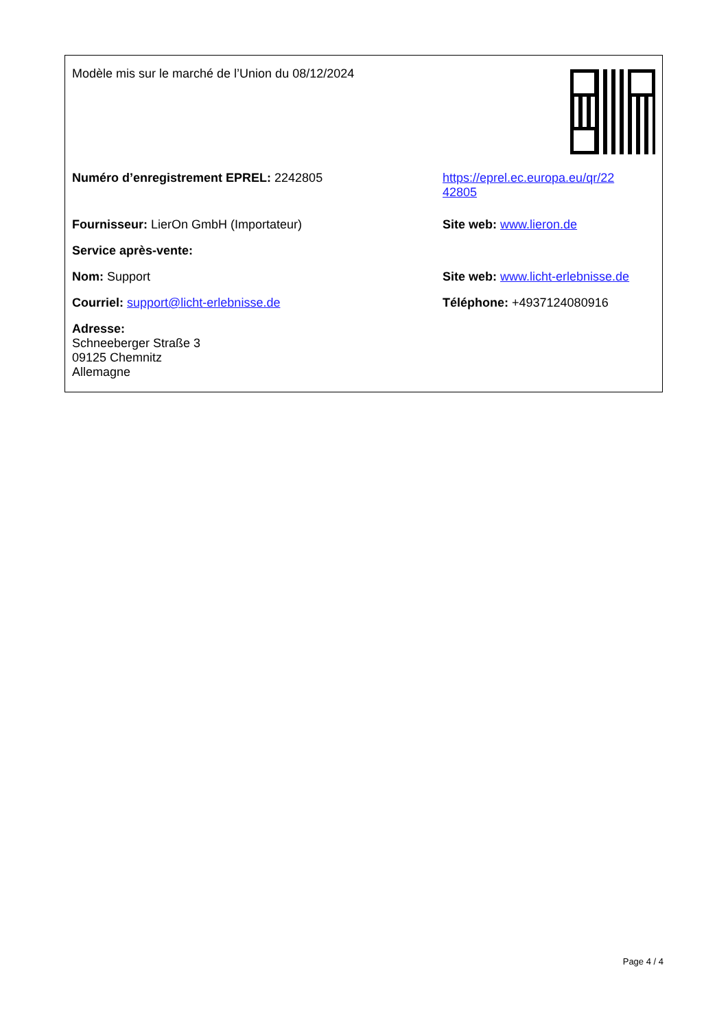| Modèle mis sur le marché de l’Union du 08/12/2024 | |
| Numéro d’enregistrement EPREL: 2242805 | https://eprel.ec.europa.eu/qr/22 42805 |
| Fournisseur: LierOn GmbH (Importateur) | Site web: www.lieron.de |
| Service après-vente: | |
| Nom: Support | Site web: www.licht-erlebnisse.de |
| Courriel: support@licht-erlebnisse.de | Téléphone: +4937124080916 |
| Adresse: Schneeberger Straße 3 09125 Chemnitz Allemagne | |
Page 4 / 4